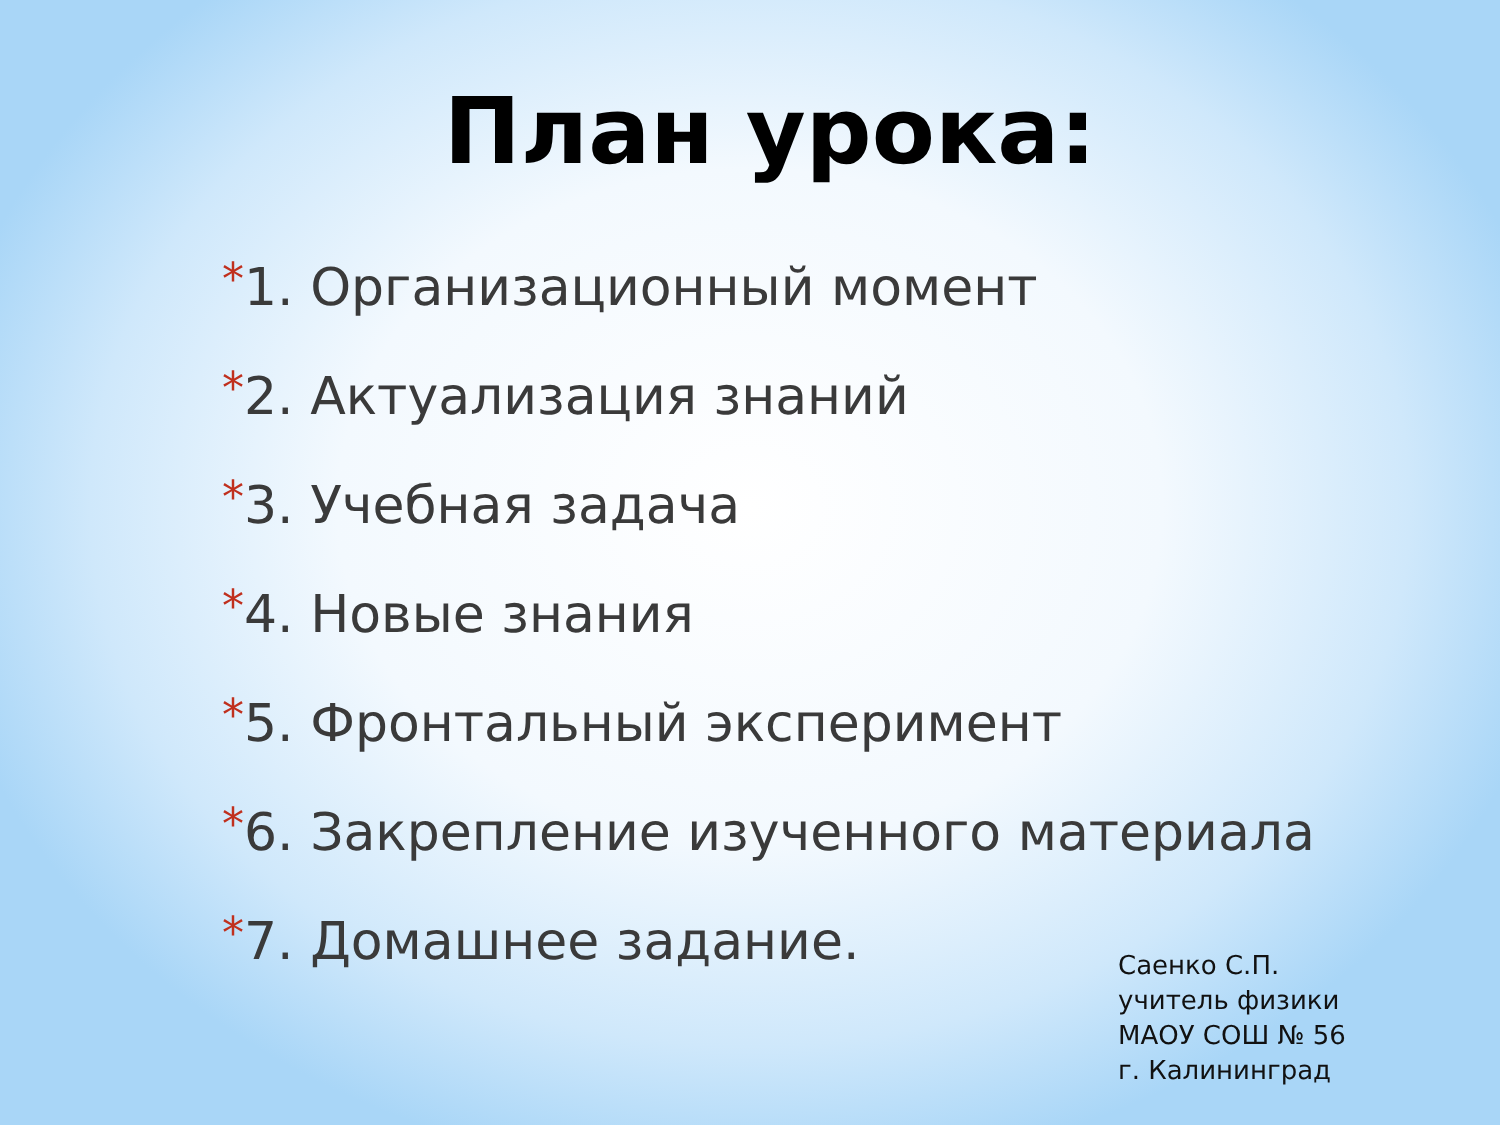План урока:
*1. Организационный момент
*2. Актуализация знаний
*3. Учебная задача
*4. Новые знания
*5. Фронтальный эксперимент
*6. Закрепление изученного материала
*7. Домашнее задание.
Саенко С.П.
учитель физики
МАОУ СОШ № 56
г. Калининград